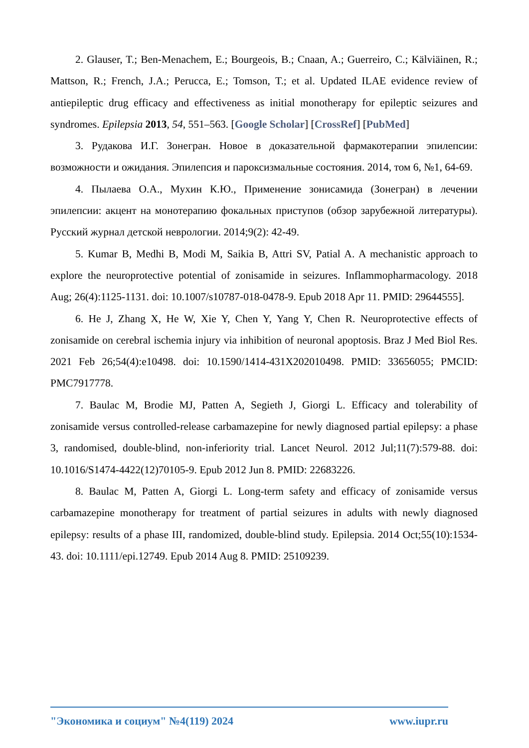2. Glauser, T.; Ben-Menachem, E.; Bourgeois, B.; Cnaan, A.; Guerreiro, C.; Kälviäinen, R.; Mattson, R.; French, J.A.; Perucca, E.; Tomson, T.; et al. Updated ILAE evidence review of antiepileptic drug efficacy and effectiveness as initial monotherapy for epileptic seizures and syndromes. Epilepsia 2013, 54, 551–563. [Google Scholar] [CrossRef] [PubMed]
3. Рудакова И.Г. Зонегран. Новое в доказательной фармакотерапии эпилепсии: возможности и ожидания. Эпилепсия и пароксизмальные состояния. 2014, том 6, №1, 64-69.
4. Пылаева О.А., Мухин К.Ю., Применение зонисамида (Зонегран) в лечении эпилепсии: акцент на монотерапию фокальных приступов (обзор зарубежной литературы). Русский журнал детской неврологии. 2014;9(2): 42-49.
5. Kumar B, Medhi B, Modi M, Saikia B, Attri SV, Patial A. A mechanistic approach to explore the neuroprotective potential of zonisamide in seizures. Inflammopharmacology. 2018 Aug; 26(4):1125-1131. doi: 10.1007/s10787-018-0478-9. Epub 2018 Apr 11. PMID: 29644555].
6. He J, Zhang X, He W, Xie Y, Chen Y, Yang Y, Chen R. Neuroprotective effects of zonisamide on cerebral ischemia injury via inhibition of neuronal apoptosis. Braz J Med Biol Res. 2021 Feb 26;54(4):e10498. doi: 10.1590/1414-431X202010498. PMID: 33656055; PMCID: PMC7917778.
7. Baulac M, Brodie MJ, Patten A, Segieth J, Giorgi L. Efficacy and tolerability of zonisamide versus controlled-release carbamazepine for newly diagnosed partial epilepsy: a phase 3, randomised, double-blind, non-inferiority trial. Lancet Neurol. 2012 Jul;11(7):579-88. doi: 10.1016/S1474-4422(12)70105-9. Epub 2012 Jun 8. PMID: 22683226.
8. Baulac M, Patten A, Giorgi L. Long-term safety and efficacy of zonisamide versus carbamazepine monotherapy for treatment of partial seizures in adults with newly diagnosed epilepsy: results of a phase III, randomized, double-blind study. Epilepsia. 2014 Oct;55(10):1534-43. doi: 10.1111/epi.12749. Epub 2014 Aug 8. PMID: 25109239.
"Экономика и социум" №4(119) 2024 www.iupr.ru